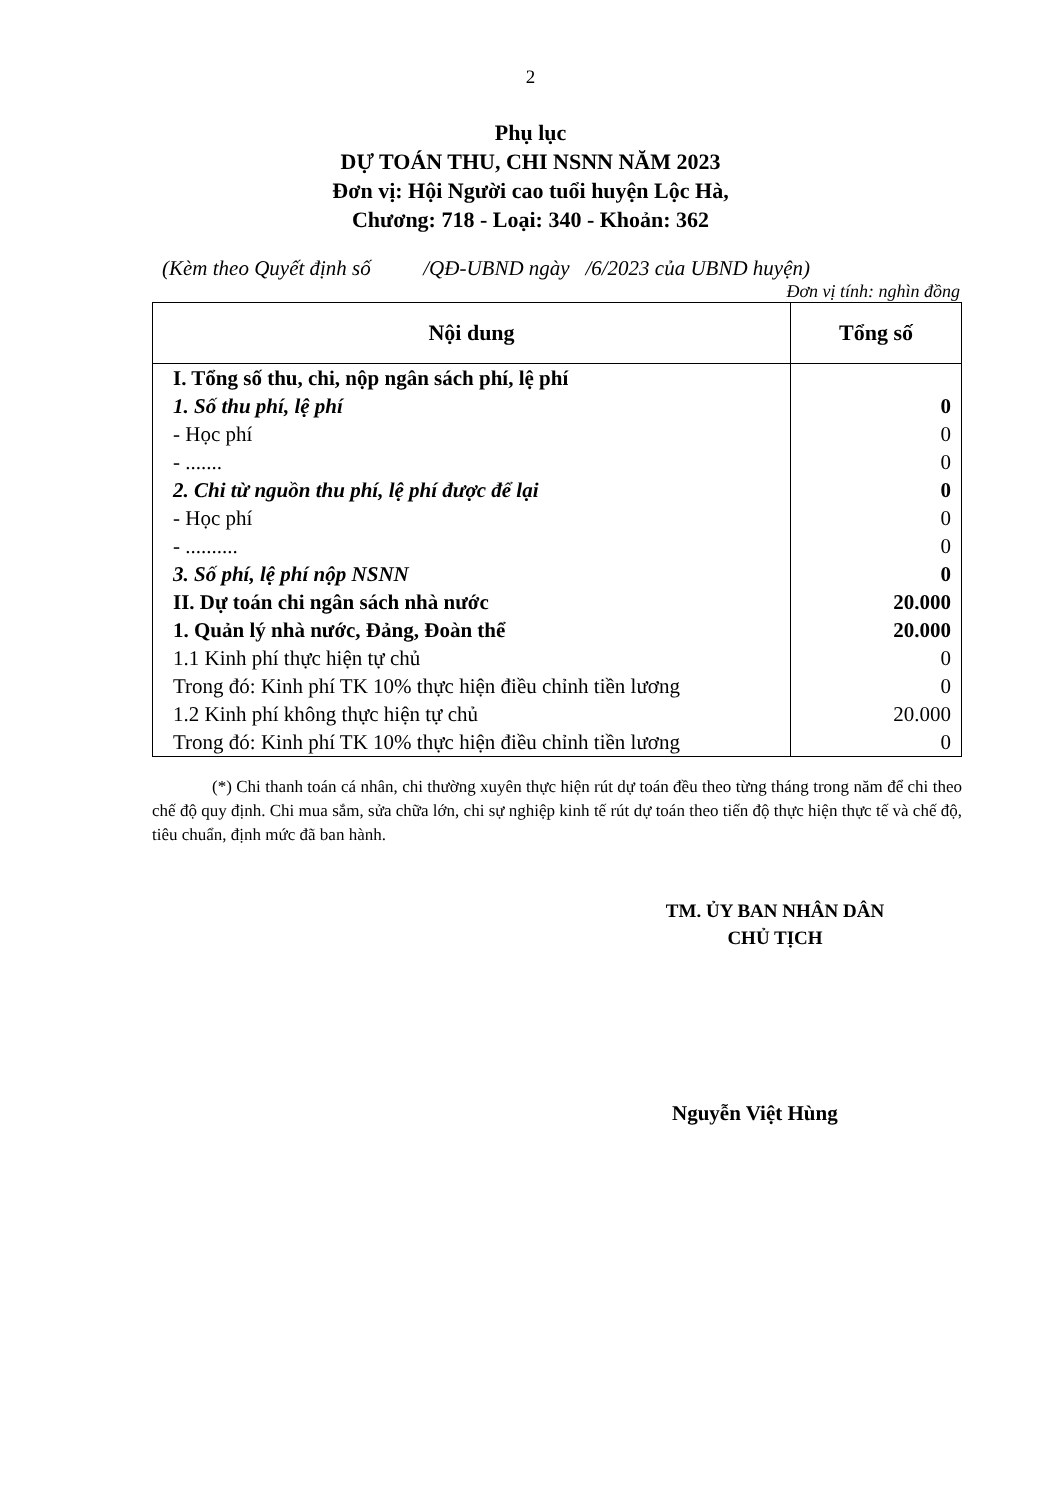2
Phụ lục
DỰ TOÁN THU, CHI NSNN NĂM 2023
Đơn vị: Hội Người cao tuổi huyện Lộc Hà,
Chương: 718 - Loại: 340 - Khoản: 362
(Kèm theo Quyết định số /QĐ-UBND ngày /6/2023 của UBND huyện)
Đơn vị tính: nghìn đồng
| Nội dung | Tổng số |
| --- | --- |
| I. Tổng số thu, chi, nộp ngân sách phí, lệ phí | |
| 1. Số thu phí, lệ phí | 0 |
| - Học phí | 0 |
| - ....... | 0 |
| 2. Chi từ nguồn thu phí, lệ phí được để lại | 0 |
| - Học phí | 0 |
| - .......... | 0 |
| 3. Số phí, lệ phí nộp NSNN | 0 |
| II. Dự toán chi ngân sách nhà nước | 20.000 |
| 1. Quản lý nhà nước, Đảng, Đoàn thể | 20.000 |
| 1.1 Kinh phí thực hiện tự chủ | 0 |
| Trong đó: Kinh phí TK 10% thực hiện điều chỉnh tiền lương | 0 |
| 1.2 Kinh phí không thực hiện tự chủ | 20.000 |
| Trong đó: Kinh phí TK 10% thực hiện điều chỉnh tiền lương | 0 |
(*) Chi thanh toán cá nhân, chi thường xuyên thực hiện rút dự toán đều theo từng tháng trong năm để chi theo chế độ quy định. Chi mua sắm, sửa chữa lớn, chi sự nghiệp kinh tế rút dự toán theo tiến độ thực hiện thực tế và chế độ, tiêu chuẩn, định mức đã ban hành.
TM. ỦY BAN NHÂN DÂN
CHỦ TỊCH
Nguyễn Việt Hùng